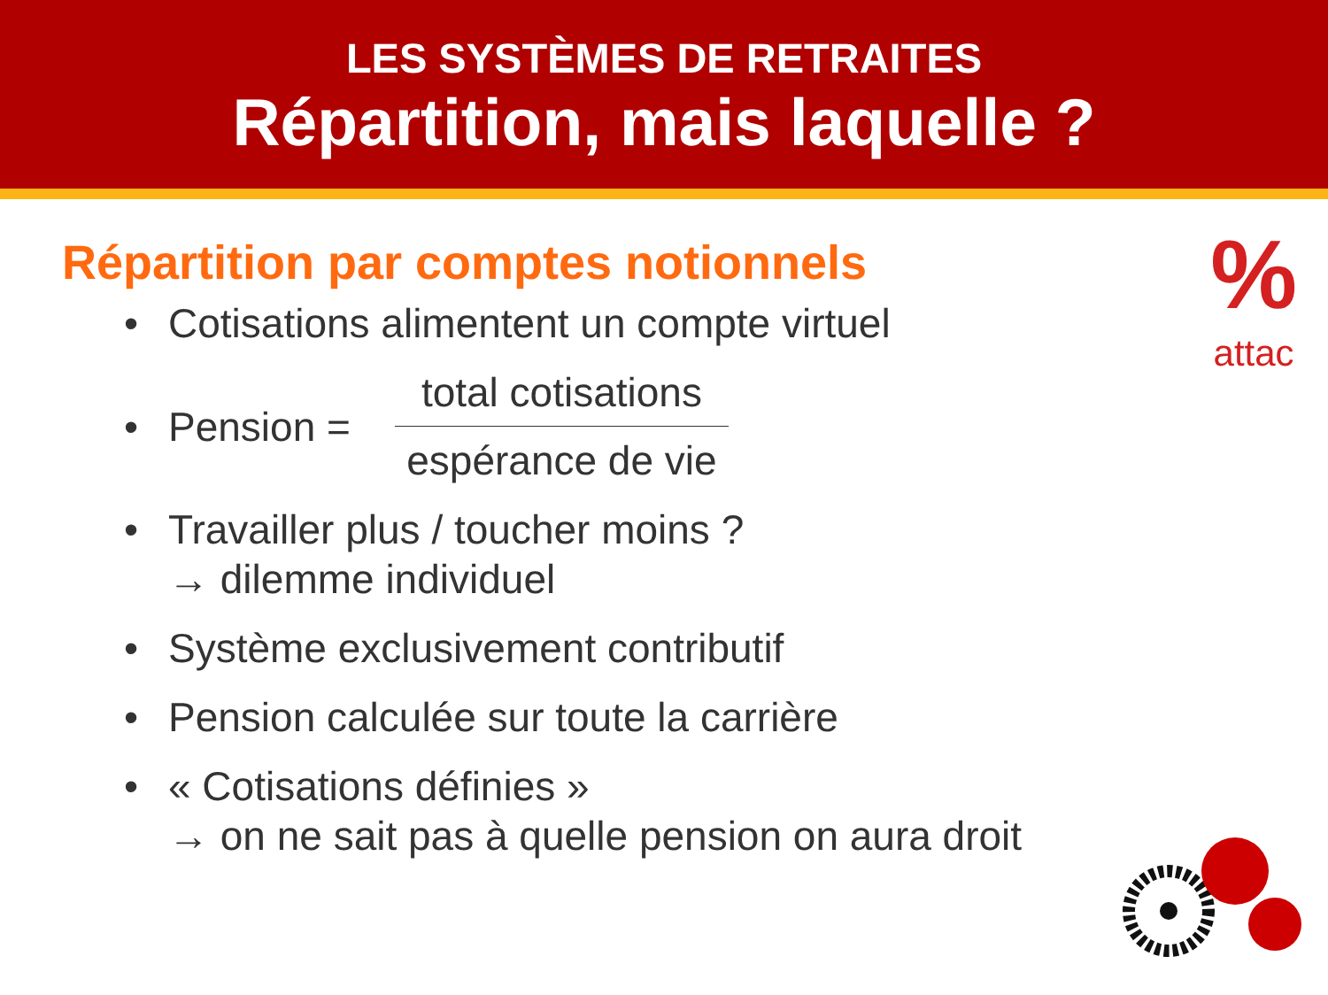LES SYSTÈMES DE RETRAITES
Répartition, mais laquelle ?
%
attac
Répartition par comptes notionnels
• Cotisations alimentent un compte virtuel
• Pension =
total cotisations
espérance de vie
• Travailler plus / toucher moins ?
→ dilemme individuel
• Système exclusivement contributif
• Pension calculée sur toute la carrière
• « Cotisations définies »
→ on ne sait pas à quelle pension on aura droit